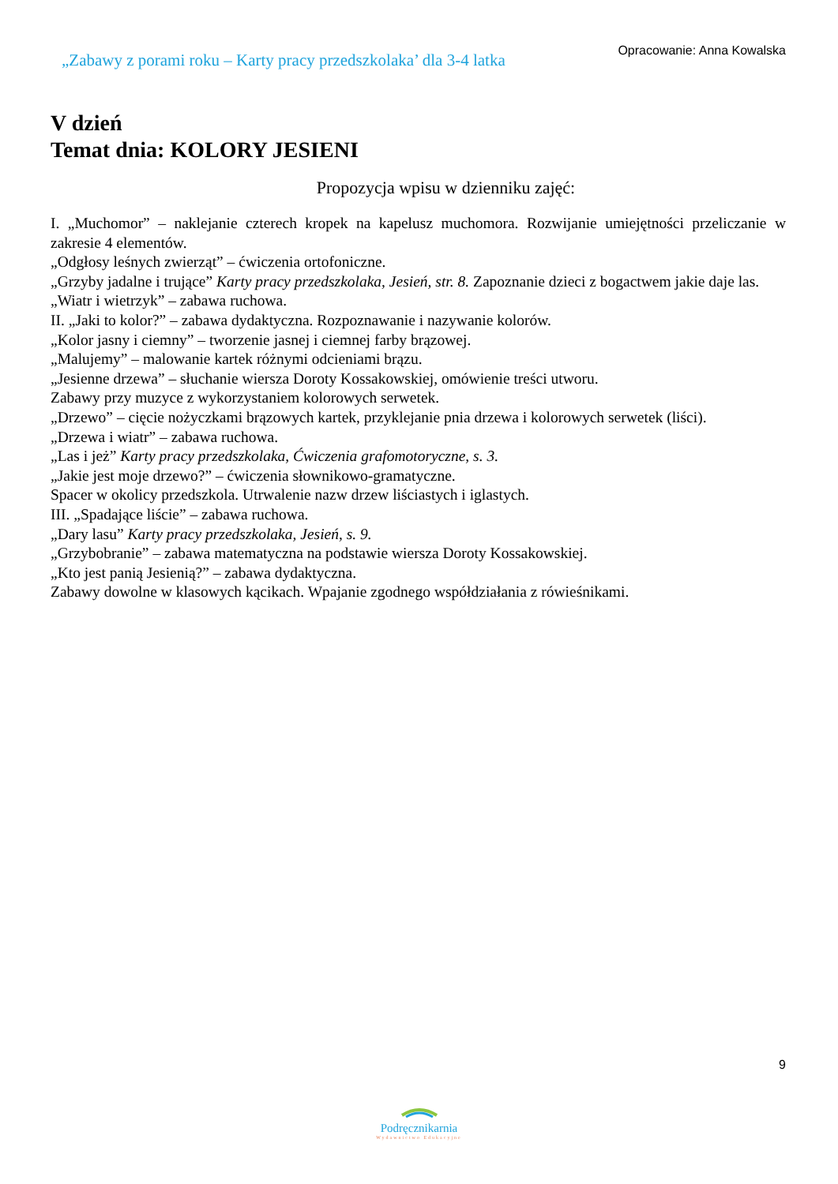„Zabawy z porami roku – Karty pracy przedszkolaka’ dla 3-4 latka
Opracowanie: Anna Kowalska
V dzień
Temat dnia: KOLORY JESIENI
Propozycja wpisu w dzienniku zajęć:
I. „Muchomor” – naklejanie czterech kropek na kapelusz muchomora. Rozwijanie umiejętności przeliczanie w zakresie 4 elementów.
„Odgłosy leśnych zwierząt” – ćwiczenia ortofoniczne.
„Grzyby jadalne i trujące” Karty pracy przedszkolaka, Jesień, str. 8. Zapoznanie dzieci z bogactwem jakie daje las.
„Wiatr i wietrzyk” – zabawa ruchowa.
II. „Jaki to kolor?” – zabawa dydaktyczna. Rozpoznawanie i nazywanie kolorów.
„Kolor jasny i ciemny” – tworzenie jasnej i ciemnej farby brązowej.
„Malujemy” – malowanie kartek różnymi odcieniami brązu.
„Jesienne drzewa” – słuchanie wiersza Doroty Kossakowskiej, omówienie treści utworu.
Zabawy przy muzyce z wykorzystaniem kolorowych serwetek.
„Drzewo” – cięcie nożyczkami brązowych kartek, przyklejanie pnia drzewa i kolorowych serwetek (liści).
„Drzewa i wiatr” – zabawa ruchowa.
„Las i jeż” Karty pracy przedszkolaka, Ćwiczenia grafomotoryczne, s. 3.
„Jakie jest moje drzewo?” – ćwiczenia słownikowo-gramatyczne.
Spacer w okolicy przedszkola. Utrwalenie nazw drzew liściastych i iglastych.
III. „Spadające liście” – zabawa ruchowa.
„Dary lasu” Karty pracy przedszkolaka, Jesień, s. 9.
„Grzybobranie” – zabawa matematyczna na podstawie wiersza Doroty Kossakowskiej.
„Kto jest panią Jesienią?” – zabawa dydaktyczna.
Zabawy dowolne w klasowych kącikach. Wpajanie zgodnego współdziałania z rówieśnikami.
9
Podręcznikarnia
Wydawnictwo Edukacyjne